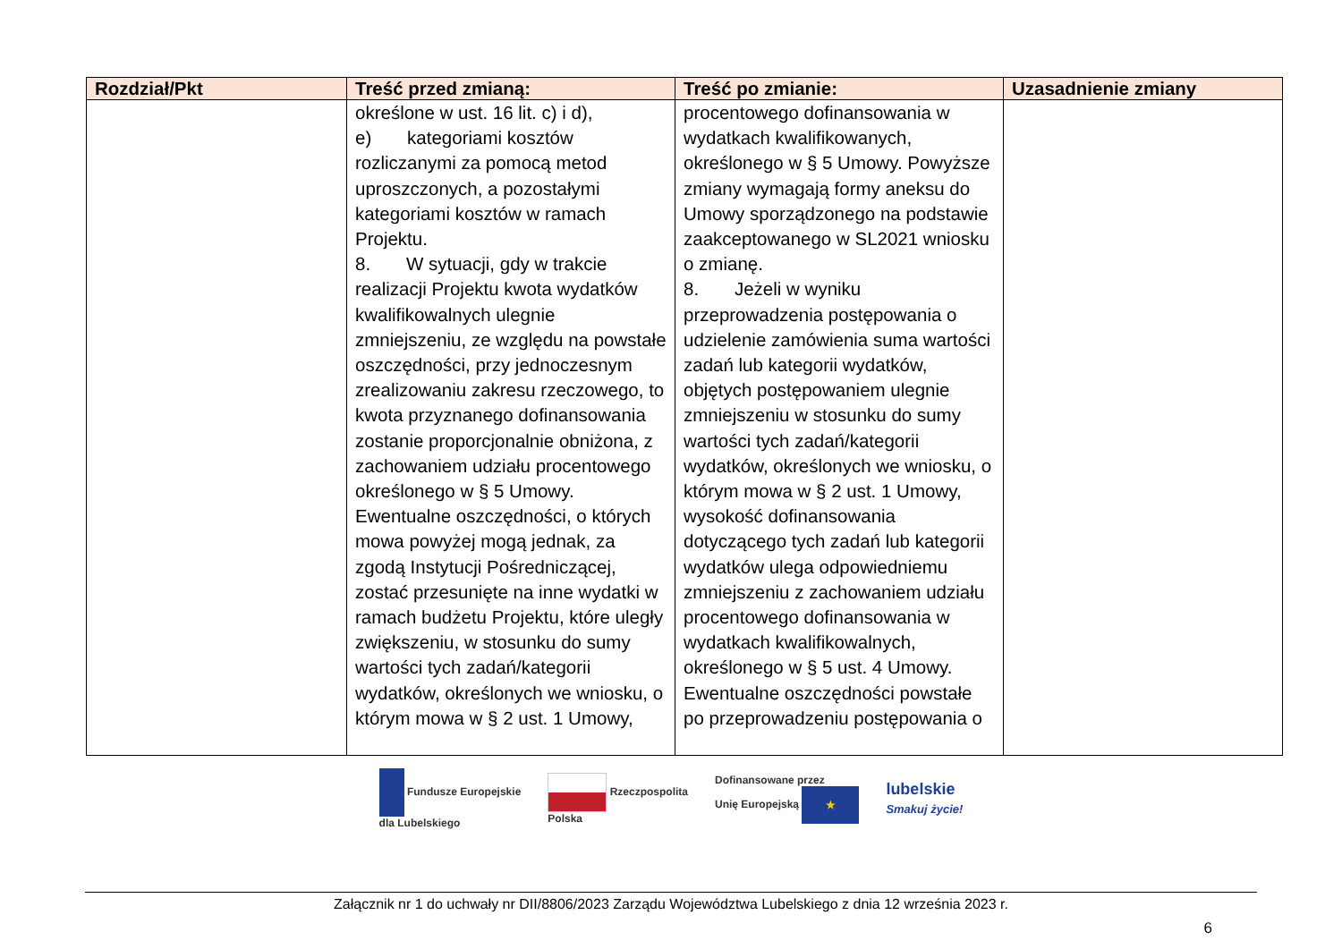| Rozdział/Pkt | Treść przed zmianą: | Treść po zmianie: | Uzasadnienie zmiany |
| --- | --- | --- | --- |
| | określone w ust. 16 lit. c) i d), e) kategoriami kosztów rozliczanymi za pomocą metod uproszczonych, a pozostałymi kategoriami kosztów w ramach Projektu. 8. W sytuacji, gdy w trakcie realizacji Projektu kwota wydatków kwalifikowalnych ulegnie zmniejszeniu, ze względu na powstałe oszczędności, przy jednoczesnym zrealizowaniu zakresu rzeczowego, to kwota przyznanego dofinansowania zostanie proporcjonalnie obniżona, z zachowaniem udziału procentowego określonego w § 5 Umowy. Ewentualne oszczędności, o których mowa powyżej mogą jednak, za zgodą Instytucji Pośredniczącej, zostać przesunięte na inne wydatki w ramach budżetu Projektu, które uległy zwiększeniu, w stosunku do sumy wartości tych zadań/kategorii wydatków, określonych we wniosku, o którym mowa w § 2 ust. 1 Umowy, | procentowego dofinansowania w wydatkach kwalifikowanych, określonego w § 5 Umowy. Powyższe zmiany wymagają formy aneksu do Umowy sporządzonego na podstawie zaakceptowanego w SL2021 wniosku o zmianę. 8. Jeżeli w wyniku przeprowadzenia postępowania o udzielenie zamówienia suma wartości zadań lub kategorii wydatków, objętych postępowaniem ulegnie zmniejszeniu w stosunku do sumy wartości tych zadań/kategorii wydatków, określonych we wniosku, o którym mowa w § 2 ust. 1 Umowy, wysokość dofinansowania dotyczącego tych zadań lub kategorii wydatków ulega odpowiedniemu zmniejszeniu z zachowaniem udziału procentowego dofinansowania w wydatkach kwalifikowalnych, określonego w § 5 ust. 4 Umowy. Ewentualne oszczędności powstałe po przeprowadzeniu postępowania o | |
Fundusze Europejskie
dla Lubelskiego
Rzeczpospolita
Polska
Dofinansowane przez
Unię Europejską ★
lubelskie
Smakuj życie!
Załącznik nr 1 do uchwały nr DII/8806/2023 Zarządu Województwa Lubelskiego z dnia 12 września 2023 r.
6